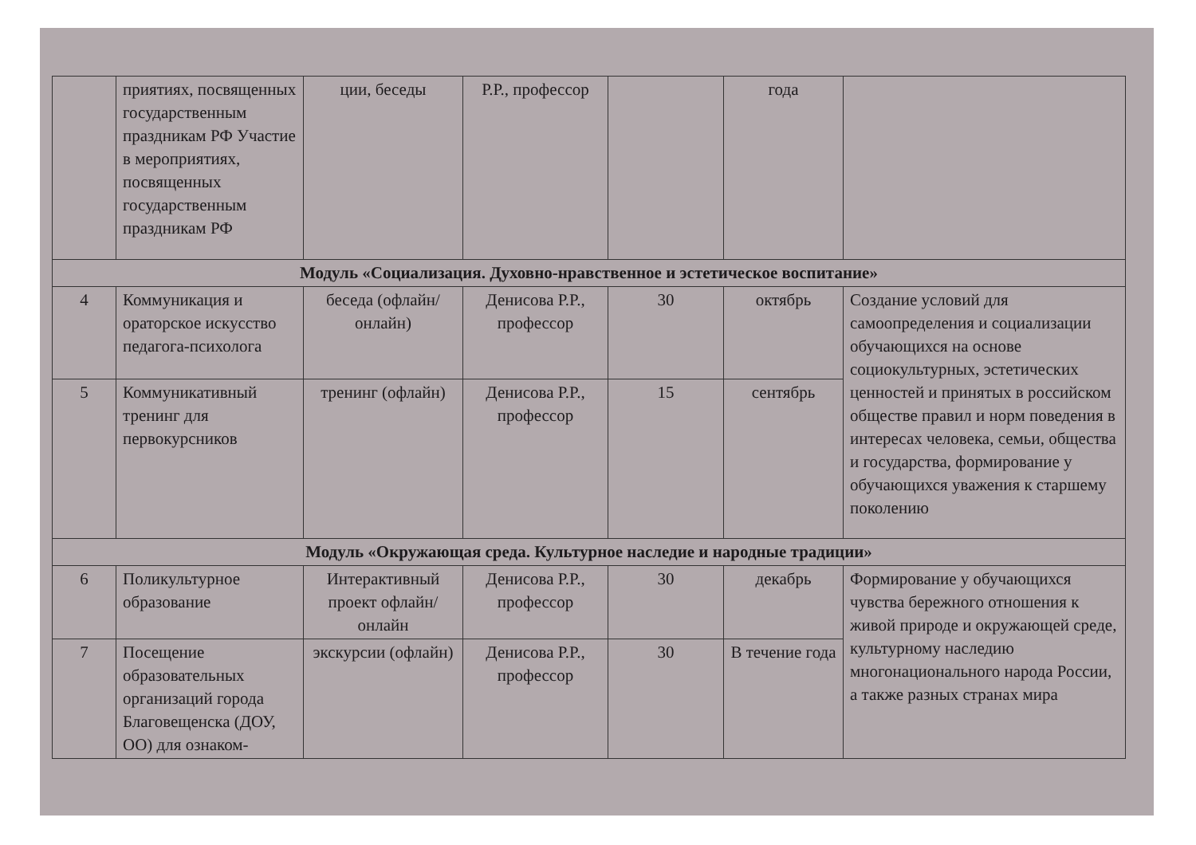| | приятиях, посвященных государственным праздникам РФ Участие в мероприятиях, посвященных государственным праздникам РФ | ции, беседы | Р.Р., профессор | | года | |
| Модуль «Социализация. Духовно-нравственное и эстетическое воспитание» | | | | | | |
| 4 | Коммуникация и ораторское искусство педагога-психолога | беседа (офлайн/онлайн) | Денисова Р.Р., профессор | 30 | октябрь | Создание условий для самоопределения и социализации обучающихся на основе социокультурных, эстетических ценностей и принятых в российском обществе правил и норм поведения в интересах человека, семьи, общества и государства, формирование у обучающихся уважения к старшему поколению |
| 5 | Коммуникативный тренинг для первокурсников | тренинг (офлайн) | Денисова Р.Р., профессор | 15 | сентябрь | |
| Модуль «Окружающая среда. Культурное наследие и народные традиции» | | | | | | |
| 6 | Поликультурное образование | Интерактивный проект офлайн/онлайн | Денисова Р.Р., профессор | 30 | декабрь | Формирование у обучающихся чувства бережного отношения к живой природе и окружающей среде, культурному наследию многонационального народа России, а также разных странах мира |
| 7 | Посещение образовательных организаций города Благовещенска (ДОУ, ОО) для ознаком- | экскурсии (офлайн) | Денисова Р.Р., профессор | 30 | В течение года | |